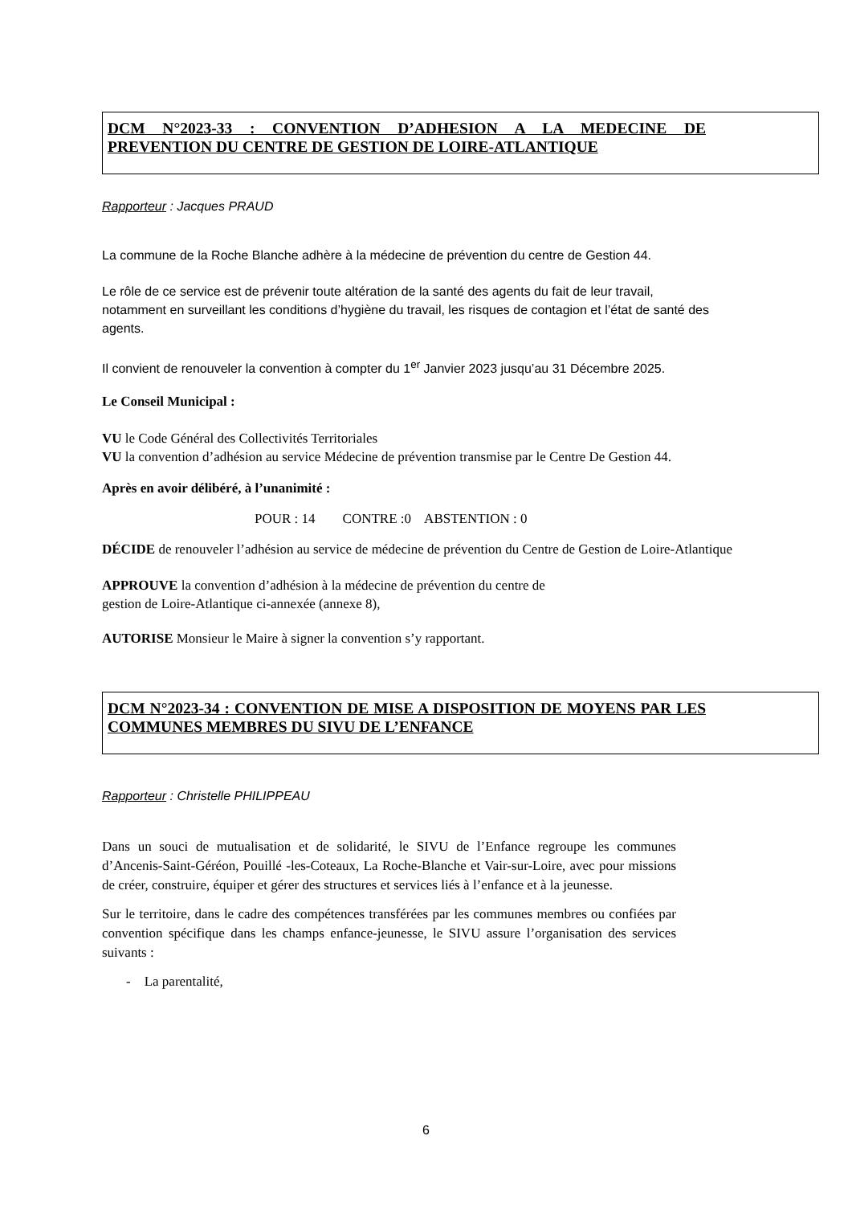DCM N°2023-33 : CONVENTION D’ADHESION A LA MEDECINE DE PREVENTION DU CENTRE DE GESTION DE LOIRE-ATLANTIQUE
Rapporteur : Jacques PRAUD
La commune de la Roche Blanche adhère à la médecine de prévention du centre de Gestion 44.
Le rôle de ce service est de prévenir toute altération de la santé des agents du fait de leur travail, notamment en surveillant les conditions d’hygiène du travail, les risques de contagion et l’état de santé des agents.
Il convient de renouveler la convention à compter du 1<sup>er</sup> Janvier 2023 jusqu’au 31 Décembre 2025.
Le Conseil Municipal :
VU le Code Général des Collectivités Territoriales
VU la convention d’adhésion au service Médecine de prévention transmise par le Centre De Gestion 44.
Après en avoir délibéré, à l’unanimité :
POUR : 14 CONTRE :0 ABSTENTION : 0
DÉCIDE de renouveler l’adhésion au service de médecine de prévention du Centre de Gestion de Loire-Atlantique
APPROUVE la convention d’adhésion à la médecine de prévention du centre de
gestion de Loire-Atlantique ci-annexée (annexe 8),
AUTORISE Monsieur le Maire à signer la convention s’y rapportant.
DCM N°2023-34 : CONVENTION DE MISE A DISPOSITION DE MOYENS PAR LES COMMUNES MEMBRES DU SIVU DE L’ENFANCE
Rapporteur : Christelle PHILIPPEAU
Dans un souci de mutualisation et de solidarité, le SIVU de l’Enfance regroupe les communes d’Ancenis-Saint-Géréon, Pouillé -les-Coteaux, La Roche-Blanche et Vair-sur-Loire, avec pour missions de créer, construire, équiper et gérer des structures et services liés à l’enfance et à la jeunesse.
Sur le territoire, dans le cadre des compétences transférées par les communes membres ou confiées par convention spécifique dans les champs enfance-jeunesse, le SIVU assure l’organisation des services suivants :
- La parentalité,
6